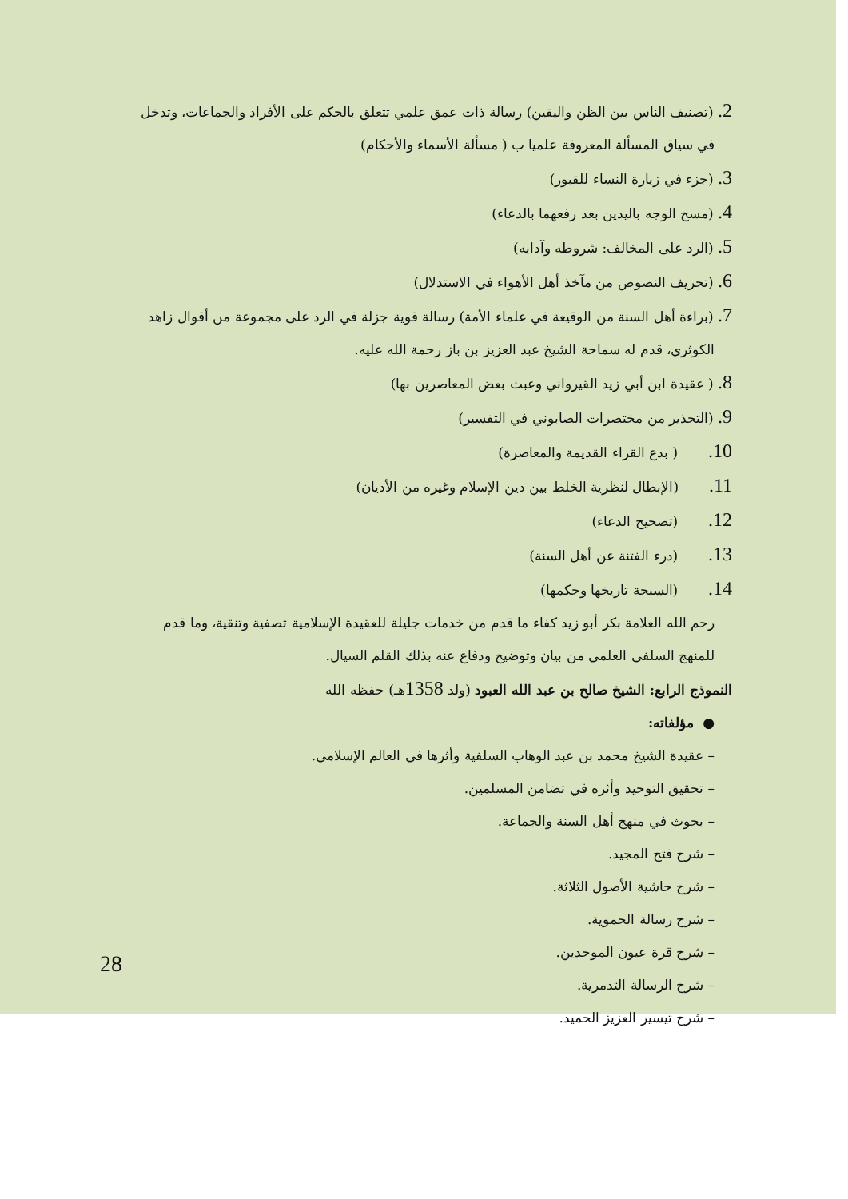2. (تصنيف الناس بين الظن واليقين) رسالة ذات عمق علمي تتعلق بالحكم على الأفراد والجماعات، وتدخل
في سياق المسألة المعروفة علميا ب ( مسألة الأسماء والأحكام)
3. (جزء في زيارة النساء للقبور)
4. (مسح الوجه باليدين بعد رفعهما بالدعاء)
5. (الرد على المخالف: شروطه وآدابه)
6. (تحريف النصوص من مآخذ أهل الأهواء في الاستدلال)
7. (براءة أهل السنة من الوقيعة في علماء الأمة) رسالة قوية جزلة في الرد على مجموعة من أقوال زاهد
الكوثري، قدم له سماحة الشيخ عبد العزيز بن باز رحمة الله عليه.
8. ( عقيدة ابن أبي زيد القيرواني وعبث بعض المعاصرين بها)
9. (التحذير من مختصرات الصابوني في التفسير)
10. ( بدع القراء القديمة والمعاصرة)
11. (الإبطال لنظرية الخلط بين دين الإسلام وغيره من الأديان)
12. (تصحيح الدعاء)
13. (درء الفتنة عن أهل السنة)
14. (السبحة تاريخها وحكمها)
رحم الله العلامة بكر أبو زيد كفاء ما قدم من خدمات جليلة للعقيدة الإسلامية تصفية وتنقية، وما قدم
للمنهج السلفي العلمي من بيان وتوضيح ودفاع عنه بذلك القلم السيال.
النموذج الرابع: الشيخ صالح بن عبد الله العبود (ولد 1358هـ) حفظه الله
● مؤلفاته:
– عقيدة الشيخ محمد بن عبد الوهاب السلفية وأثرها في العالم الإسلامي.
– تحقيق التوحيد وأثره في تضامن المسلمين.
– بحوث في منهج أهل السنة والجماعة.
– شرح فتح المجيد.
– شرح حاشية الأصول الثلاثة.
– شرح رسالة الحموية.
– شرح قرة عيون الموحدين.
– شرح الرسالة التدمرية.
– شرح تيسير العزيز الحميد.
28